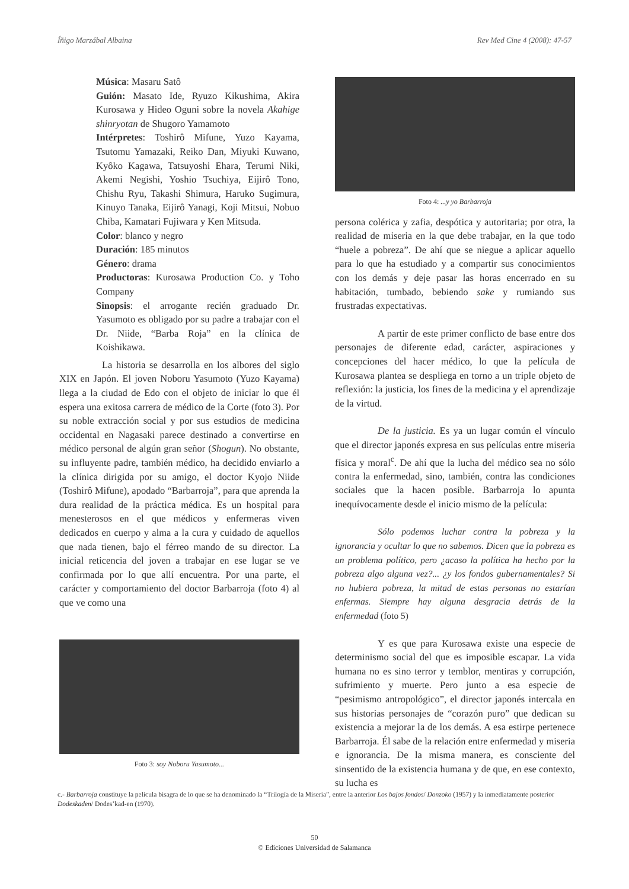Íñigo Marzábal Albaina Rev Med Cine 4 (2008): 47-57
Música: Masaru Satô
Guión: Masato Ide, Ryuzo Kikushima, Akira Kurosawa y Hideo Oguni sobre la novela Akahige shinryotan de Shugoro Yamamoto
Intérpretes: Toshirô Mifune, Yuzo Kayama, Tsutomu Yamazaki, Reiko Dan, Miyuki Kuwano, Kyôko Kagawa, Tatsuyoshi Ehara, Terumi Niki, Akemi Negishi, Yoshio Tsuchiya, Eijirô Tono, Chishu Ryu, Takashi Shimura, Haruko Sugimura, Kinuyo Tanaka, Eijirô Yanagi, Koji Mitsui, Nobuo Chiba, Kamatari Fujiwara y Ken Mitsuda.
Color: blanco y negro
Duración: 185 minutos
Género: drama
Productoras: Kurosawa Production Co. y Toho Company
Sinopsis: el arrogante recién graduado Dr. Yasumoto es obligado por su padre a trabajar con el Dr. Niide, “Barba Roja” en la clínica de Koishikawa.
La historia se desarrolla en los albores del siglo XIX en Japón. El joven Noboru Yasumoto (Yuzo Kayama) llega a la ciudad de Edo con el objeto de iniciar lo que él espera una exitosa carrera de médico de la Corte (foto 3). Por su noble extracción social y por sus estudios de medicina occidental en Nagasaki parece destinado a convertirse en médico personal de algún gran señor (Shogun). No obstante, su influyente padre, también médico, ha decidido enviarlo a la clínica dirigida por su amigo, el doctor Kyojo Niide (Toshirô Mifune), apodado “Barbarroja”, para que aprenda la dura realidad de la práctica médica. Es un hospital para menesterosos en el que médicos y enfermeras viven dedicados en cuerpo y alma a la cura y cuidado de aquellos que nada tienen, bajo el férreo mando de su director. La inicial reticencia del joven a trabajar en ese lugar se ve confirmada por lo que allí encuentra. Por una parte, el carácter y comportamiento del doctor Barbarroja (foto 4) al que ve como una
Foto 3: soy Noboru Yasumoto...
Foto 4: ...y yo Barbarroja
persona colérica y zafia, despótica y autoritaria; por otra, la realidad de miseria en la que debe trabajar, en la que todo “huele a pobreza”. De ahí que se niegue a aplicar aquello para lo que ha estudiado y a compartir sus conocimientos con los demás y deje pasar las horas encerrado en su habitación, tumbado, bebiendo sake y rumiando sus frustradas expectativas.
A partir de este primer conflicto de base entre dos personajes de diferente edad, carácter, aspiraciones y concepciones del hacer médico, lo que la película de Kurosawa plantea se despliega en torno a un triple objeto de reflexión: la justicia, los fines de la medicina y el aprendizaje de la virtud.
De la justicia. Es ya un lugar común el vínculo que el director japonés expresa en sus películas entre miseria física y moral<sup>c</sup>. De ahí que la lucha del médico sea no sólo contra la enfermedad, sino, también, contra las condiciones sociales que la hacen posible. Barbarroja lo apunta inequívocamente desde el inicio mismo de la película:
Sólo podemos luchar contra la pobreza y la ignorancia y ocultar lo que no sabemos. Dicen que la pobreza es un problema político, pero ¿acaso la política ha hecho por la pobreza algo alguna vez?... ¿y los fondos gubernamentales? Si no hubiera pobreza, la mitad de estas personas no estarían enfermas. Siempre hay alguna desgracia detrás de la enfermedad (foto 5)
Y es que para Kurosawa existe una especie de determinismo social del que es imposible escapar. La vida humana no es sino terror y temblor, mentiras y corrupción, sufrimiento y muerte. Pero junto a esa especie de “pesimismo antropológico”, el director japonés intercala en sus historias personajes de “corazón puro” que dedican su existencia a mejorar la de los demás. A esa estirpe pertenece Barbarroja. Él sabe de la relación entre enfermedad y miseria e ignorancia. De la misma manera, es consciente del sinsentido de la existencia humana y de que, en ese contexto, su lucha es
c.- Barbarroja constituye la película bisagra de lo que se ha denominado la “Trilogía de la Miseria”, entre la anterior Los bajos fondos/ Donzoko (1957) y la inmediatamente posterior Dodeskaden/ Dodes’kad-en (1970).
50
© Ediciones Universidad de Salamanca